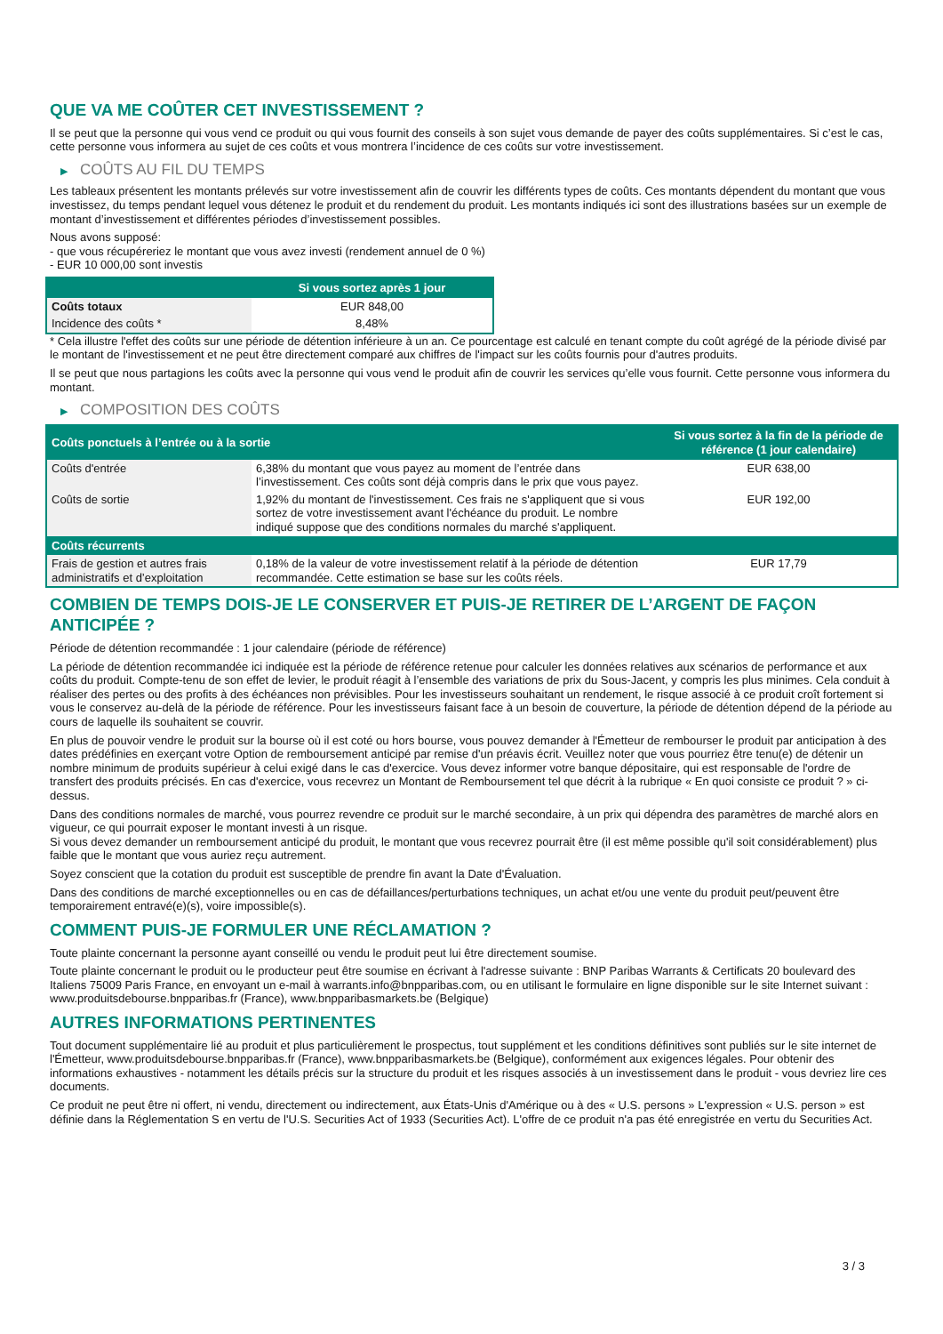QUE VA ME COÛTER CET INVESTISSEMENT ?
Il se peut que la personne qui vous vend ce produit ou qui vous fournit des conseils à son sujet vous demande de payer des coûts supplémentaires. Si c’est le cas, cette personne vous informera au sujet de ces coûts et vous montrera l’incidence de ces coûts sur votre investissement.
▶ COÛTS AU FIL DU TEMPS
Les tableaux présentent les montants prélevés sur votre investissement afin de couvrir les différents types de coûts. Ces montants dépendent du montant que vous investissez, du temps pendant lequel vous détenez le produit et du rendement du produit. Les montants indiqués ici sont des illustrations basées sur un exemple de montant d’investissement et différentes périodes d’investissement possibles.
Nous avons supposé:
- que vous récupéreriez le montant que vous avez investi (rendement annuel de 0 %)
- EUR 10 000,00 sont investis
| | Si vous sortez après 1 jour |
| --- | --- |
| Coûts totaux | EUR 848,00 |
| Incidence des coûts * | 8,48% |
* Cela illustre l'effet des coûts sur une période de détention inférieure à un an. Ce pourcentage est calculé en tenant compte du coût agrégé de la période divisé par le montant de l'investissement et ne peut être directement comparé aux chiffres de l'impact sur les coûts fournis pour d'autres produits.
Il se peut que nous partagions les coûts avec la personne qui vous vend le produit afin de couvrir les services qu’elle vous fournit. Cette personne vous informera du montant.
▶ COMPOSITION DES COÛTS
| Coûts ponctuels à l’entrée ou à la sortie | | Si vous sortez à la fin de la période de référence (1 jour calendaire) |
| --- | --- | --- |
| Coûts d'entrée | 6,38% du montant que vous payez au moment de l’entrée dans l’investissement. Ces coûts sont déjà compris dans le prix que vous payez. | EUR 638,00 |
| Coûts de sortie | 1,92% du montant de l'investissement. Ces frais ne s'appliquent que si vous sortez de votre investissement avant l'échéance du produit. Le nombre indiqué suppose que des conditions normales du marché s'appliquent. | EUR 192,00 |
| Coûts récurrents | | |
| Frais de gestion et autres frais administratifs et d’exploitation | 0,18% de la valeur de votre investissement relatif à la période de détention recommandée. Cette estimation se base sur les coûts réels. | EUR 17,79 |
COMBIEN DE TEMPS DOIS-JE LE CONSERVER ET PUIS-JE RETIRER DE L’ARGENT DE FAÇON ANTICIPÉE ?
Période de détention recommandée : 1 jour calendaire (période de référence)
La période de détention recommandée ici indiquée est la période de référence retenue pour calculer les données relatives aux scénarios de performance et aux coûts du produit. Compte-tenu de son effet de levier, le produit réagit à l’ensemble des variations de prix du Sous-Jacent, y compris les plus minimes. Cela conduit à réaliser des pertes ou des profits à des échéances non prévisibles. Pour les investisseurs souhaitant un rendement, le risque associé à ce produit croît fortement si vous le conservez au-delà de la période de référence. Pour les investisseurs faisant face à un besoin de couverture, la période de détention dépend de la période au cours de laquelle ils souhaitent se couvrir.
En plus de pouvoir vendre le produit sur la bourse où il est coté ou hors bourse, vous pouvez demander à l'Émetteur de rembourser le produit par anticipation à des dates prédéfinies en exerçant votre Option de remboursement anticipé par remise d'un préavis écrit. Veuillez noter que vous pourriez être tenu(e) de détenir un nombre minimum de produits supérieur à celui exigé dans le cas d'exercice. Vous devez informer votre banque dépositaire, qui est responsable de l'ordre de transfert des produits précisés. En cas d'exercice, vous recevrez un Montant de Remboursement tel que décrit à la rubrique « En quoi consiste ce produit ? » ci-dessus.
Dans des conditions normales de marché, vous pourrez revendre ce produit sur le marché secondaire, à un prix qui dépendra des paramètres de marché alors en vigueur, ce qui pourrait exposer le montant investi à un risque.
Si vous devez demander un remboursement anticipé du produit, le montant que vous recevrez pourrait être (il est même possible qu'il soit considérablement) plus faible que le montant que vous auriez reçu autrement.
Soyez conscient que la cotation du produit est susceptible de prendre fin avant la Date d'Évaluation.
Dans des conditions de marché exceptionnelles ou en cas de défaillances/perturbations techniques, un achat et/ou une vente du produit peut/peuvent être temporairement entravé(e)(s), voire impossible(s).
COMMENT PUIS-JE FORMULER UNE RÉCLAMATION ?
Toute plainte concernant la personne ayant conseillé ou vendu le produit peut lui être directement soumise.
Toute plainte concernant le produit ou le producteur peut être soumise en écrivant à l'adresse suivante : BNP Paribas Warrants & Certificats 20 boulevard des Italiens 75009 Paris France, en envoyant un e-mail à warrants.info@bnpparibas.com, ou en utilisant le formulaire en ligne disponible sur le site Internet suivant : www.produitsdebourse.bnpparibas.fr (France), www.bnpparibasmarkets.be (Belgique)
AUTRES INFORMATIONS PERTINENTES
Tout document supplémentaire lié au produit et plus particulièrement le prospectus, tout supplément et les conditions définitives sont publiés sur le site internet de l'Émetteur, www.produitsdebourse.bnpparibas.fr (France), www.bnpparibasmarkets.be (Belgique), conformément aux exigences légales. Pour obtenir des informations exhaustives - notamment les détails précis sur la structure du produit et les risques associés à un investissement dans le produit - vous devriez lire ces documents.
Ce produit ne peut être ni offert, ni vendu, directement ou indirectement, aux États-Unis d'Amérique ou à des « U.S. persons » L'expression « U.S. person » est définie dans la Réglementation S en vertu de l'U.S. Securities Act of 1933 (Securities Act). L'offre de ce produit n'a pas été enregistrée en vertu du Securities Act.
3 / 3